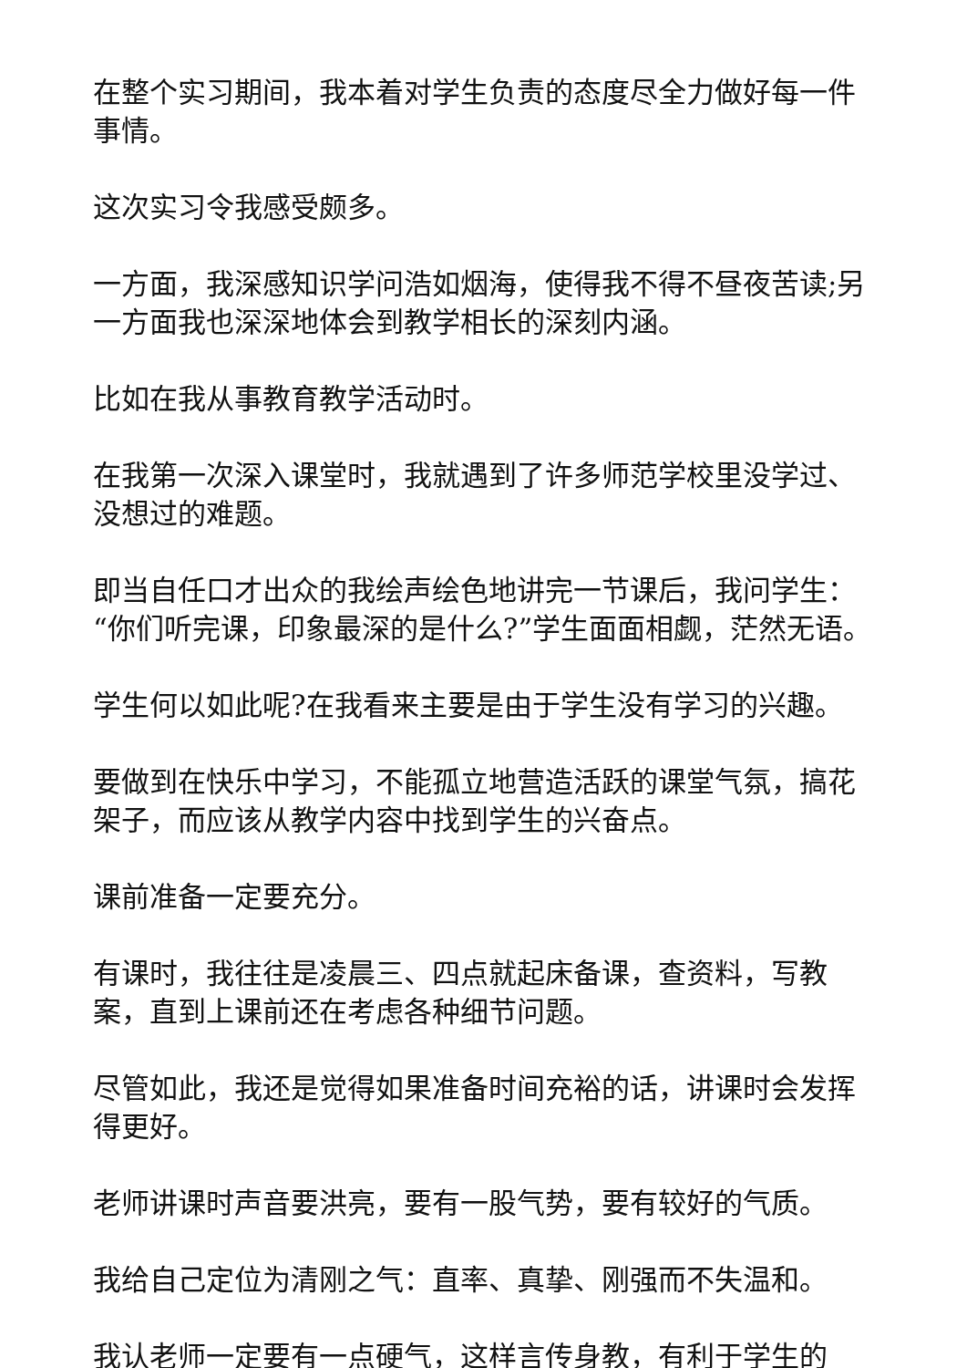在整个实习期间，我本着对学生负责的态度尽全力做好每一件事情。
这次实习令我感受颇多。
一方面，我深感知识学问浩如烟海，使得我不得不昼夜苦读;另一方面我也深深地体会到教学相长的深刻内涵。
比如在我从事教育教学活动时。
在我第一次深入课堂时，我就遇到了许多师范学校里没学过、没想过的难题。
即当自任口才出众的我绘声绘色地讲完一节课后，我问学生：“你们听完课，印象最深的是什么?”学生面面相觑，茫然无语。
学生何以如此呢?在我看来主要是由于学生没有学习的兴趣。
要做到在快乐中学习，不能孤立地营造活跃的课堂气氛，搞花架子，而应该从教学内容中找到学生的兴奋点。
课前准备一定要充分。
有课时，我往往是凌晨三、四点就起床备课，查资料，写教案，直到上课前还在考虑各种细节问题。
尽管如此，我还是觉得如果准备时间充裕的话，讲课时会发挥得更好。
老师讲课时声音要洪亮，要有一股气势，要有较好的气质。
我给自己定位为清刚之气：直率、真挚、刚强而不失温和。
我认老师一定要有一点硬气，这样言传身教，有利于学生的